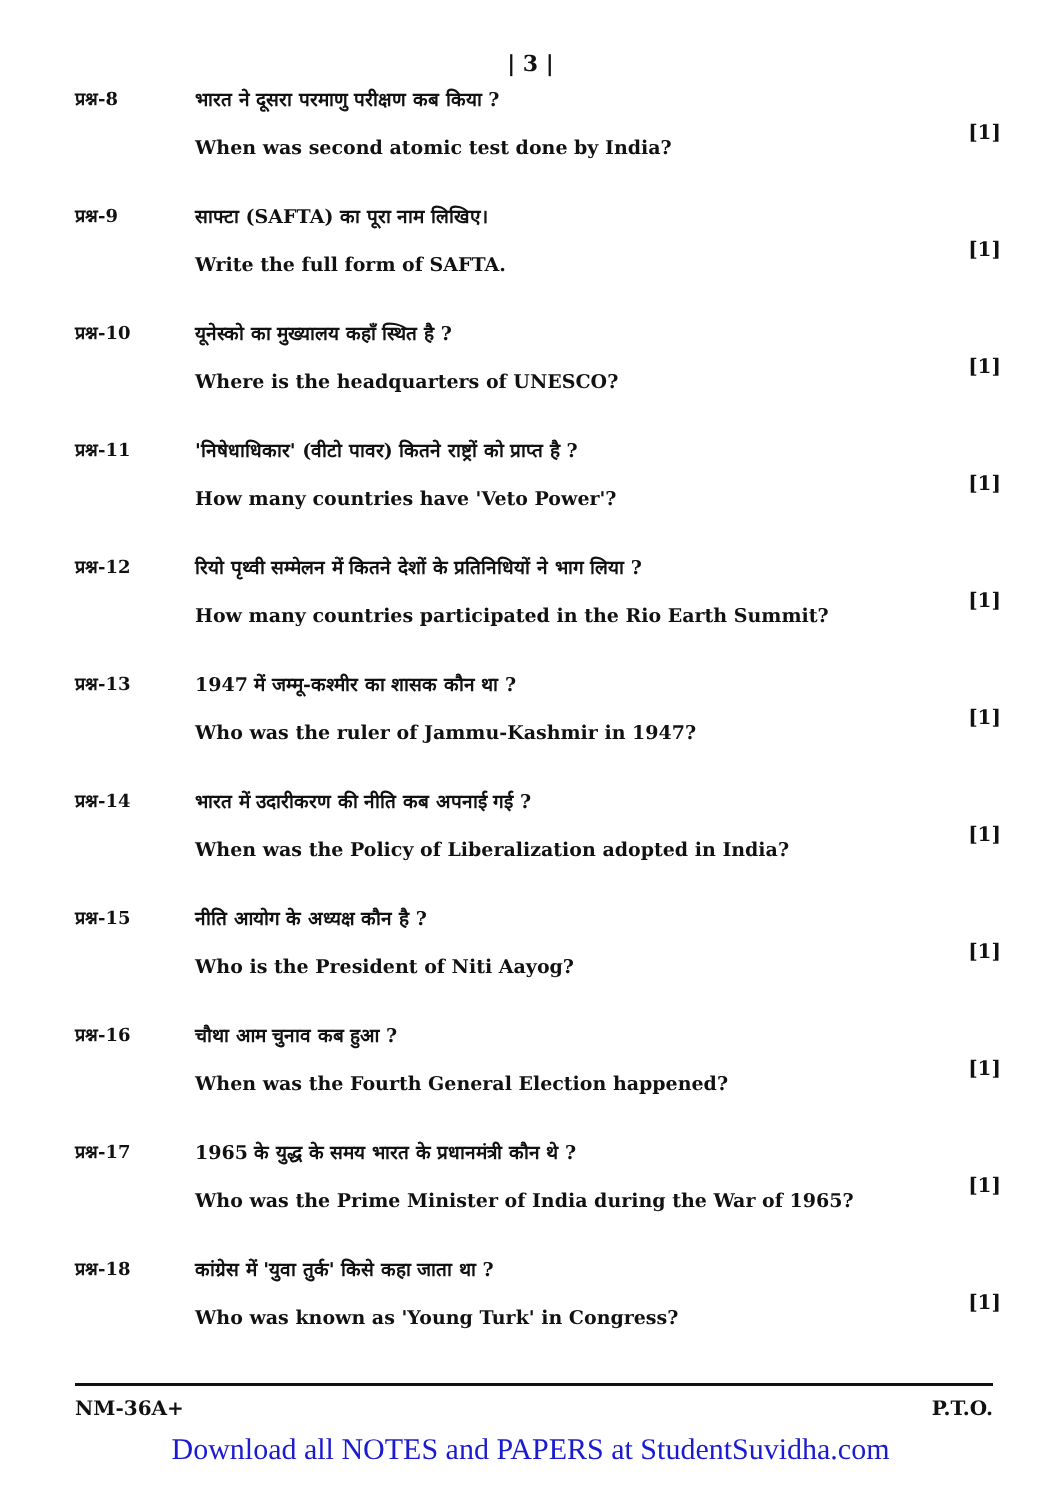| 3 |
प्रश्न-8 भारत ने दूसरा परमाणु परीक्षण कब किया ?
When was second atomic test done by India?
[1]
प्रश्न-9 साफ्टा (SAFTA) का पूरा नाम लिखिए।
Write the full form of SAFTA.
[1]
प्रश्न-10 यूनेस्को का मुख्यालय कहाँ स्थित है ?
Where is the headquarters of UNESCO?
[1]
प्रश्न-11 'निषेधाधिकार' (वीटो पावर) कितने राष्ट्रों को प्राप्त है ?
How many countries have 'Veto Power'?
[1]
प्रश्न-12 रियो पृथ्वी सम्मेलन में कितने देशों के प्रतिनिधियों ने भाग लिया ?
How many countries participated in the Rio Earth Summit?
[1]
प्रश्न-13 1947 में जम्मू-कश्मीर का शासक कौन था ?
Who was the ruler of Jammu-Kashmir in 1947?
[1]
प्रश्न-14 भारत में उदारीकरण की नीति कब अपनाई गई ?
When was the Policy of Liberalization adopted in India?
[1]
प्रश्न-15 नीति आयोग के अध्यक्ष कौन है ?
Who is the President of Niti Aayog?
[1]
प्रश्न-16 चौथा आम चुनाव कब हुआ ?
When was the Fourth General Election happened?
[1]
प्रश्न-17 1965 के युद्ध के समय भारत के प्रधानमंत्री कौन थे ?
Who was the Prime Minister of India during the War of 1965?
[1]
प्रश्न-18 कांग्रेस में 'युवा तुर्क' किसे कहा जाता था ?
Who was known as 'Young Turk' in Congress?
[1]
NM-36A+ P.T.O.
Download all NOTES and PAPERS at StudentSuvidha.com